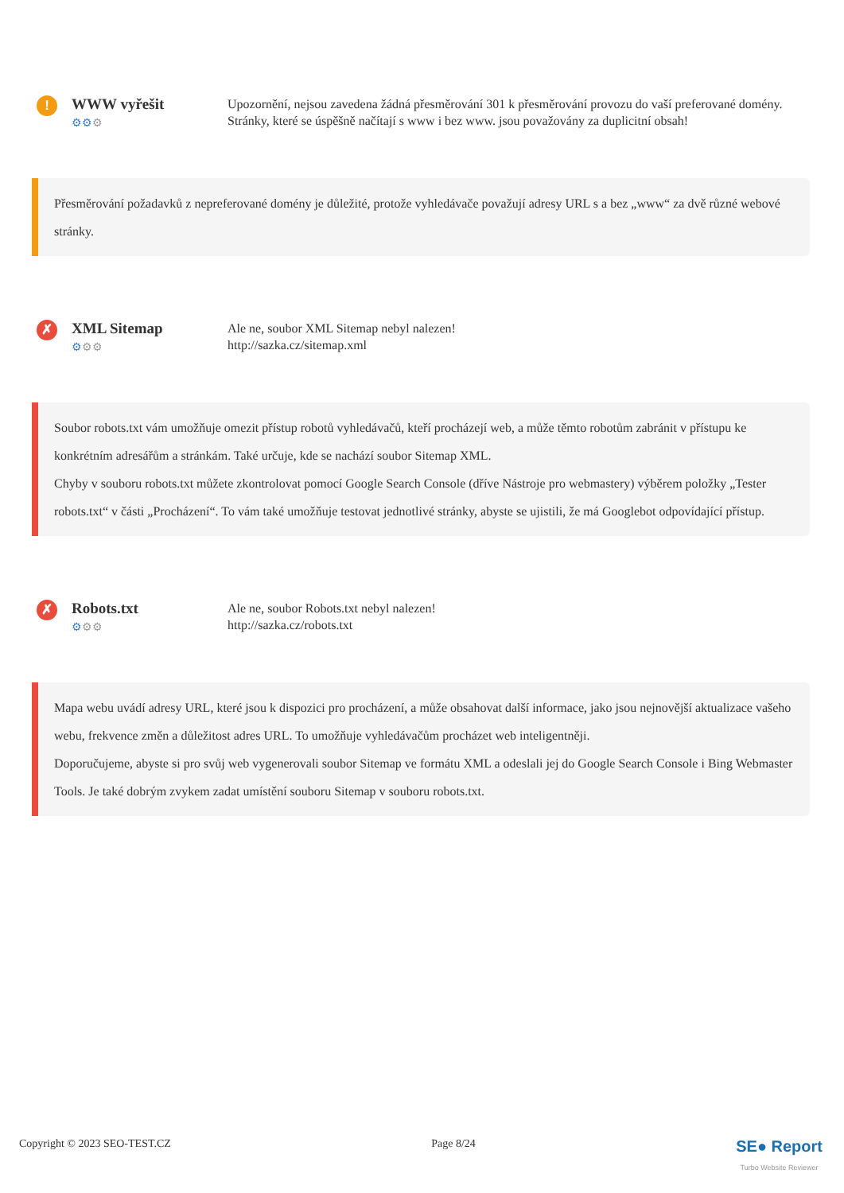!
WWW vyřešit
⚙⚙⚙
Upozornění, nejsou zavedena žádná přesměrování 301 k přesměrování provozu do vaší preferované domény. Stránky, které se úspěšně načítají s www i bez www. jsou považovány za duplicitní obsah!
Přesměrování požadavků z nepreferované domény je důležité, protože vyhledávače považují adresy URL s a bez „www“ za dvě různé webové stránky.
✗
XML Sitemap
⚙⚙⚙
Ale ne, soubor XML Sitemap nebyl nalezen!
http://sazka.cz/sitemap.xml
Soubor robots.txt vám umožňuje omezit přístup robotů vyhledávačů, kteří procházejí web, a může těmto robotům zabránit v přístupu ke konkrétním adresářům a stránkám. Také určuje, kde se nachází soubor Sitemap XML.
Chyby v souboru robots.txt můžete zkontrolovat pomocí Google Search Console (dříve Nástroje pro webmastery) výběrem položky „Tester robots.txt“ v části „Procházení“. To vám také umožňuje testovat jednotlivé stránky, abyste se ujistili, že má Googlebot odpovídající přístup.
✗
Robots.txt
⚙⚙⚙
Ale ne, soubor Robots.txt nebyl nalezen!
http://sazka.cz/robots.txt
Mapa webu uvádí adresy URL, které jsou k dispozici pro procházení, a může obsahovat další informace, jako jsou nejnovější aktualizace vašeho webu, frekvence změn a důležitost adres URL. To umožňuje vyhledávačům procházet web inteligentněji.
Doporučujeme, abyste si pro svůj web vygenerovali soubor Sitemap ve formátu XML a odeslali jej do Google Search Console i Bing Webmaster Tools. Je také dobrým zvykem zadat umístění souboru Sitemap v souboru robots.txt.
Copyright © 2023 SEO-TEST.CZ Page 8/24 SE● Report
Turbo Website Reviewer